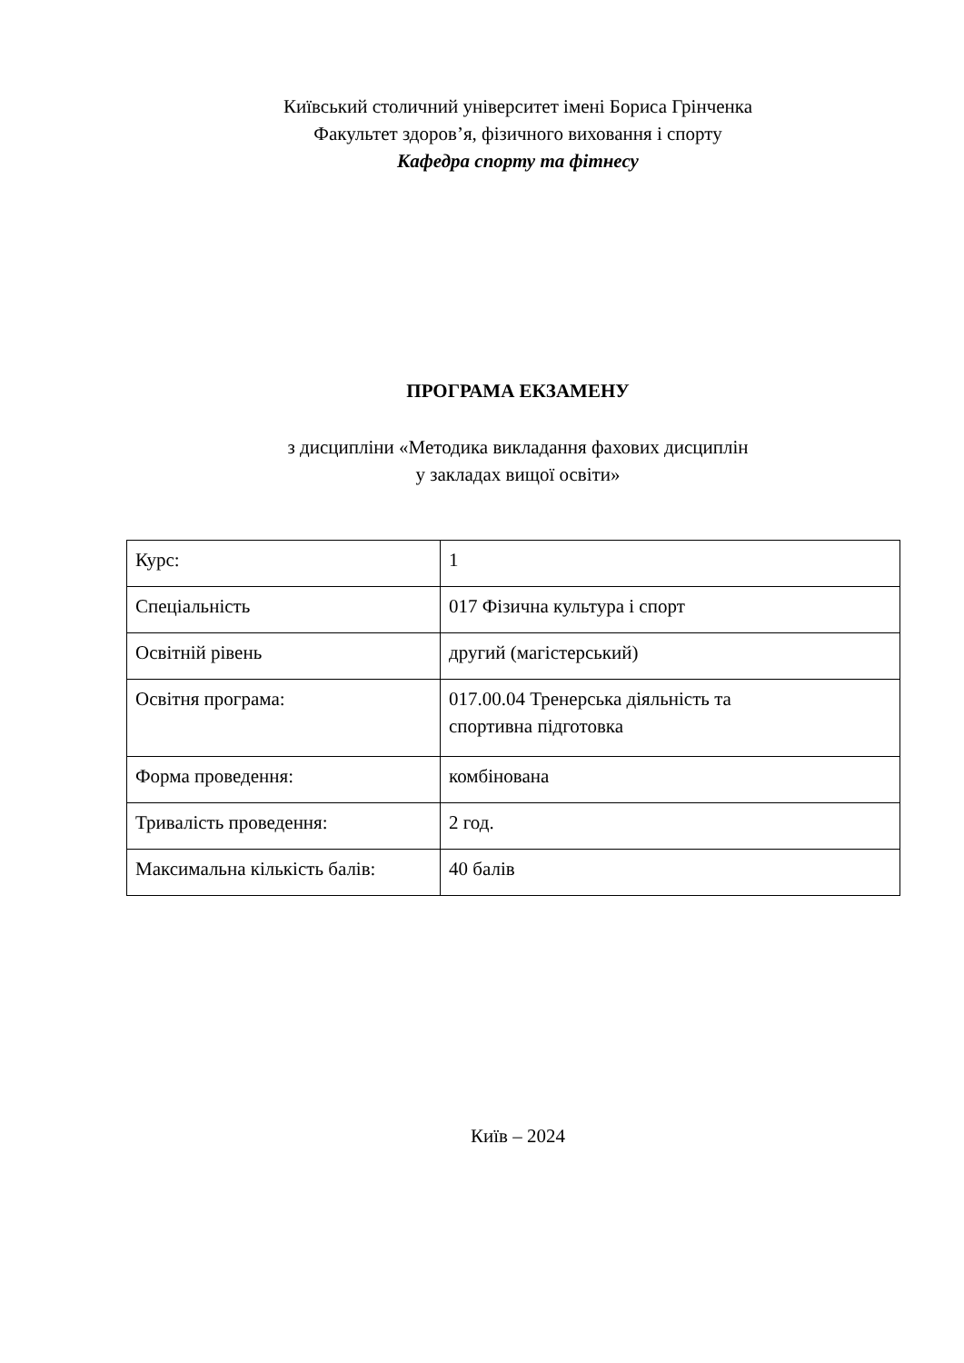Київський столичний університет імені Бориса Грінченка
Факультет здоров’я, фізичного виховання і спорту
Кафедра спорту та фітнесу
ПРОГРАМА ЕКЗАМЕНУ
з дисципліни «Методика викладання фахових дисциплін
у закладах вищої освіти»
| Курс: | 1 |
| Спеціальність | 017 Фізична культура і спорт |
| Освітній рівень | другий (магістерський) |
| Освітня програма: | 017.00.04 Тренерська діяльність та спортивна підготовка |
| Форма проведення: | комбінована |
| Тривалість проведення: | 2 год. |
| Максимальна кількість балів: | 40 балів |
Київ – 2024